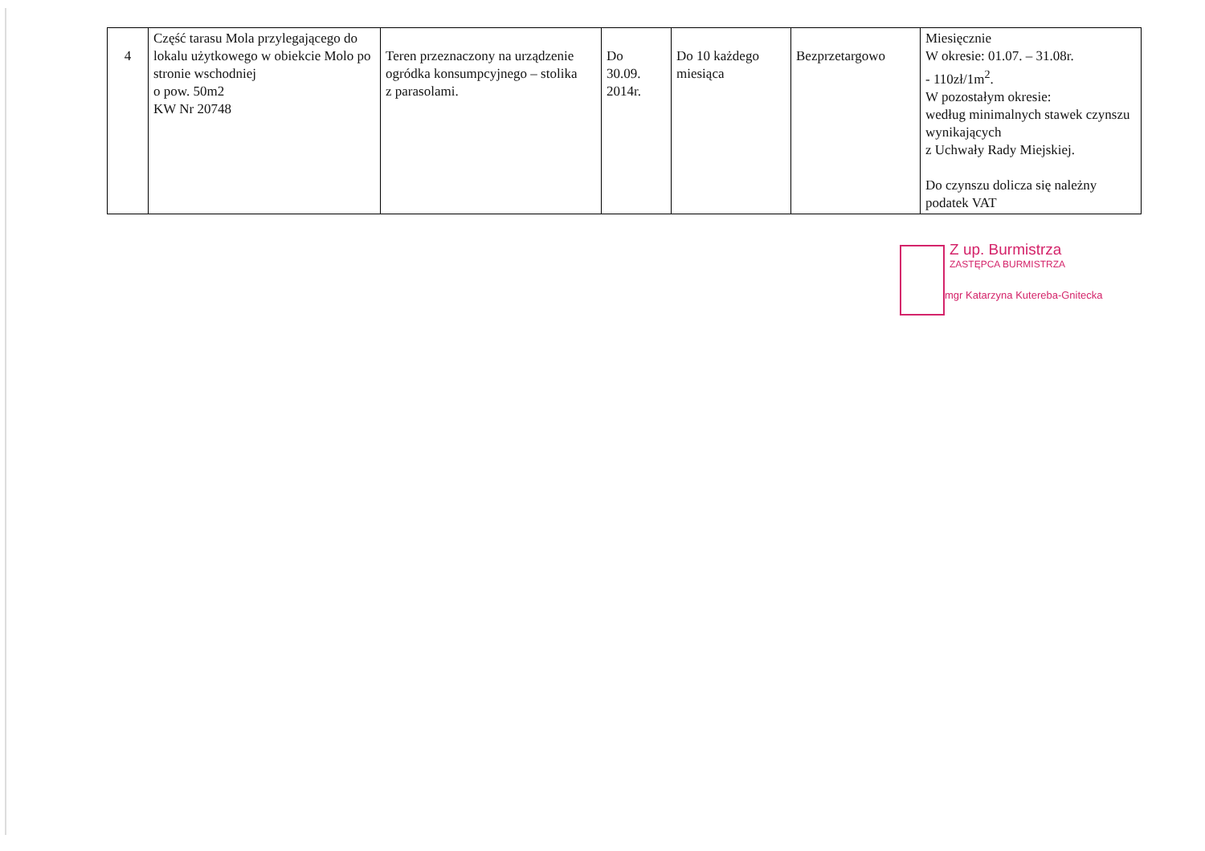| 4 | Część tarasu Mola przylegającego do lokalu użytkowego w obiekcie Molo po stronie wschodniej o pow. 50m2 KW Nr 20748 | Teren przeznaczony na urządzenie ogródka konsumpcyjnego – stolika z parasolami. | Do 30.09. 2014r. | Do 10 każdego miesiąca | Bezprzetargowo | Miesięcznie W okresie: 01.07. – 31.08r. - 110zł/1m<sup>2</sup>. W pozostałym okresie: według minimalnych stawek czynszu wynikających z Uchwały Rady Miejskiej. Do czynszu dolicza się należny podatek VAT |
Z up. Burmistrza
ZASTĘPCA BURMISTRZA
mgr Katarzyna Kutereba-Gnitecka